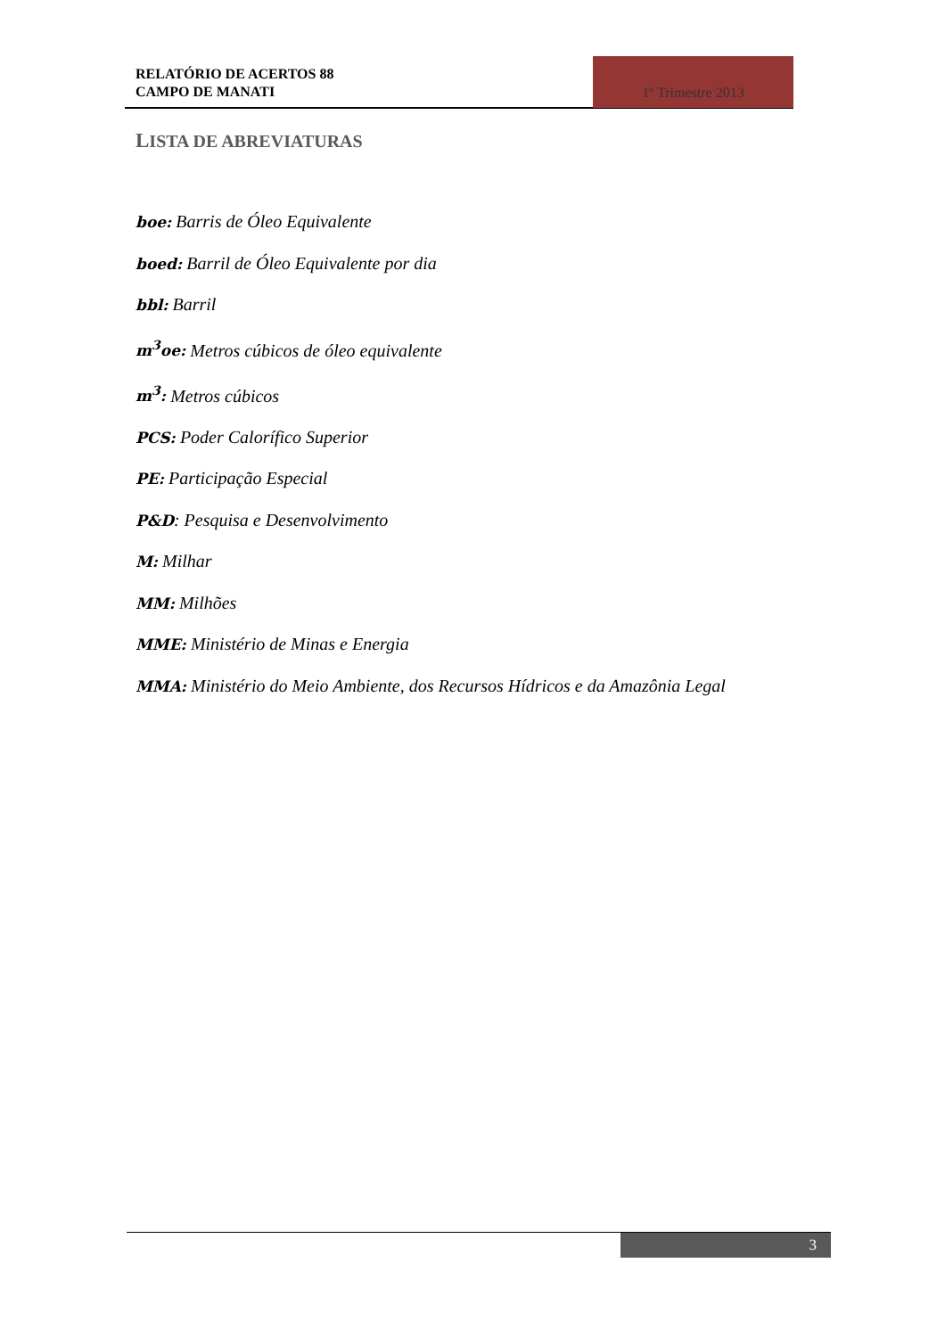RELATÓRIO DE ACERTOS 88
CAMPO DE MANATI
1º Trimestre 2013
LISTA DE ABREVIATURAS
boe: Barris de Óleo Equivalente
boed: Barril de Óleo Equivalente por dia
bbl: Barril
m<sup>3</sup>oe: Metros cúbicos de óleo equivalente
m<sup>3</sup>: Metros cúbicos
PCS: Poder Calorífico Superior
PE: Participação Especial
P&D: Pesquisa e Desenvolvimento
M: Milhar
MM: Milhões
MME: Ministério de Minas e Energia
MMA: Ministério do Meio Ambiente, dos Recursos Hídricos e da Amazônia Legal
3